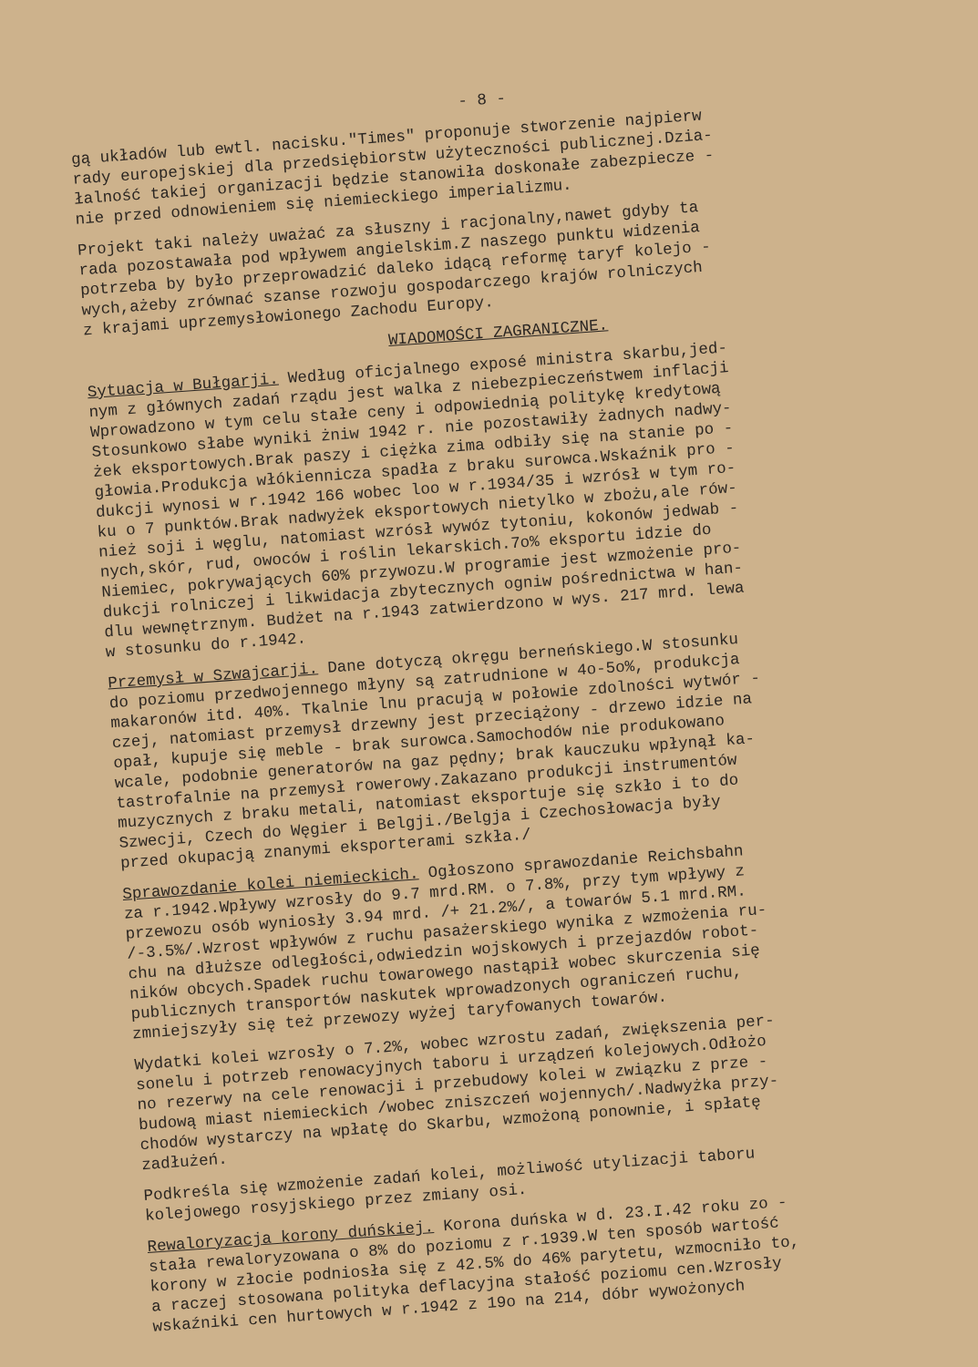- 8 -
gą układów lub ewtl. nacisku."Times" proponuje stworzenie najpierw rady europejskiej dla przedsiębiorstw użyteczności publicznej.Dzia- łalność takiej organizacji będzie stanowiła doskonałe zabezpiecze - nie przed odnowieniem się niemieckiego imperializmu.
Projekt taki należy uważać za słuszny i racjonalny,nawet gdyby ta rada pozostawała pod wpływem angielskim.Z naszego punktu widzenia potrzeba by było przeprowadzić daleko idącą reformę taryf kolejo - wych,ażeby zrównać szanse rozwoju gospodarczego krajów rolniczych z krajami uprzemysłowionego Zachodu Europy.
WIADOMOŚCI ZAGRANICZNE.
Sytuacja w Bułgarji. Według oficjalnego exposé ministra skarbu,jed- nym z głównych zadań rządu jest walka z niebezpieczeństwem inflacji Wprowadzono w tym celu stałe ceny i odpowiednią politykę kredytową Stosunkowo słabe wyniki żniw 1942 r. nie pozostawiły żadnych nadwy- żek eksportowych.Brak paszy i ciężka zima odbiły się na stanie po - głowia.Produkcja włókiennicza spadła z braku surowca.Wskaźnik pro - dukcji wynosi w r.1942 166 wobec loo w r.1934/35 i wzrósł w tym ro- ku o 7 punktów.Brak nadwyżek eksportowych nietylko w zbożu,ale rów- nież soji i węglu, natomiast wzrósł wywóz tytoniu, kokonów jedwab - nych,skór, rud, owoców i roślin lekarskich.7o% eksportu idzie do Niemiec, pokrywających 60% przywozu.W programie jest wzmożenie pro- dukcji rolniczej i likwidacja zbytecznych ogniw pośrednictwa w han- dlu wewnętrznym. Budżet na r.1943 zatwierdzono w wys. 217 mrd. lewa w stosunku do r.1942.
Przemysł w Szwajcarji. Dane dotyczą okręgu berneńskiego.W stosunku do poziomu przedwojennego młyny są zatrudnione w 4o-5o%, produkcja makaronów itd. 40%. Tkalnie lnu pracują w połowie zdolności wytwór - czej, natomiast przemysł drzewny jest przeciążony - drzewo idzie na opał, kupuje się meble - brak surowca.Samochodów nie produkowano wcale, podobnie generatorów na gaz pędny; brak kauczuku wpłynął ka- tastrofalnie na przemysł rowerowy.Zakazano produkcji instrumentów muzycznych z braku metali, natomiast eksportuje się szkło i to do Szwecji, Czech do Węgier i Belgji./Belgja i Czechosłowacja były przed okupacją znanymi eksporterami szkła./
Sprawozdanie kolei niemieckich. Ogłoszono sprawozdanie Reichsbahn za r.1942.Wpływy wzrosły do 9.7 mrd.RM. o 7.8%, przy tym wpływy z przewozu osób wyniosły 3.94 mrd. /+ 21.2%/, a towarów 5.1 mrd.RM. /-3.5%/.Wzrost wpływów z ruchu pasażerskiego wynika z wzmożenia ru- chu na dłuższe odległości,odwiedzin wojskowych i przejazdów robot- ników obcych.Spadek ruchu towarowego nastąpił wobec skurczenia się publicznych transportów naskutek wprowadzonych ograniczeń ruchu, zmniejszyły się też przewozy wyżej taryfowanych towarów.
Wydatki kolei wzrosły o 7.2%, wobec wzrostu zadań, zwiększenia per- sonelu i potrzeb renowacyjnych taboru i urządzeń kolejowych.Odłożo no rezerwy na cele renowacji i przebudowy kolei w związku z prze - budową miast niemieckich /wobec zniszczeń wojennych/.Nadwyżka przy- chodów wystarczy na wpłatę do Skarbu, wzmożoną ponownie, i spłatę zadłużeń.
Podkreśla się wzmożenie zadań kolei, możliwość utylizacji taboru kolejowego rosyjskiego przez zmiany osi.
Rewaloryzacja korony duńskiej. Korona duńska w d. 23.I.42 roku zo - stała rewaloryzowana o 8% do poziomu z r.1939.W ten sposób wartość korony w złocie podniosła się z 42.5% do 46% parytetu, wzmocniło to, a raczej stosowana polityka deflacyjna stałość poziomu cen.Wzrosły wskaźniki cen hurtowych w r.1942 z 19o na 214, dóbr wywożonych